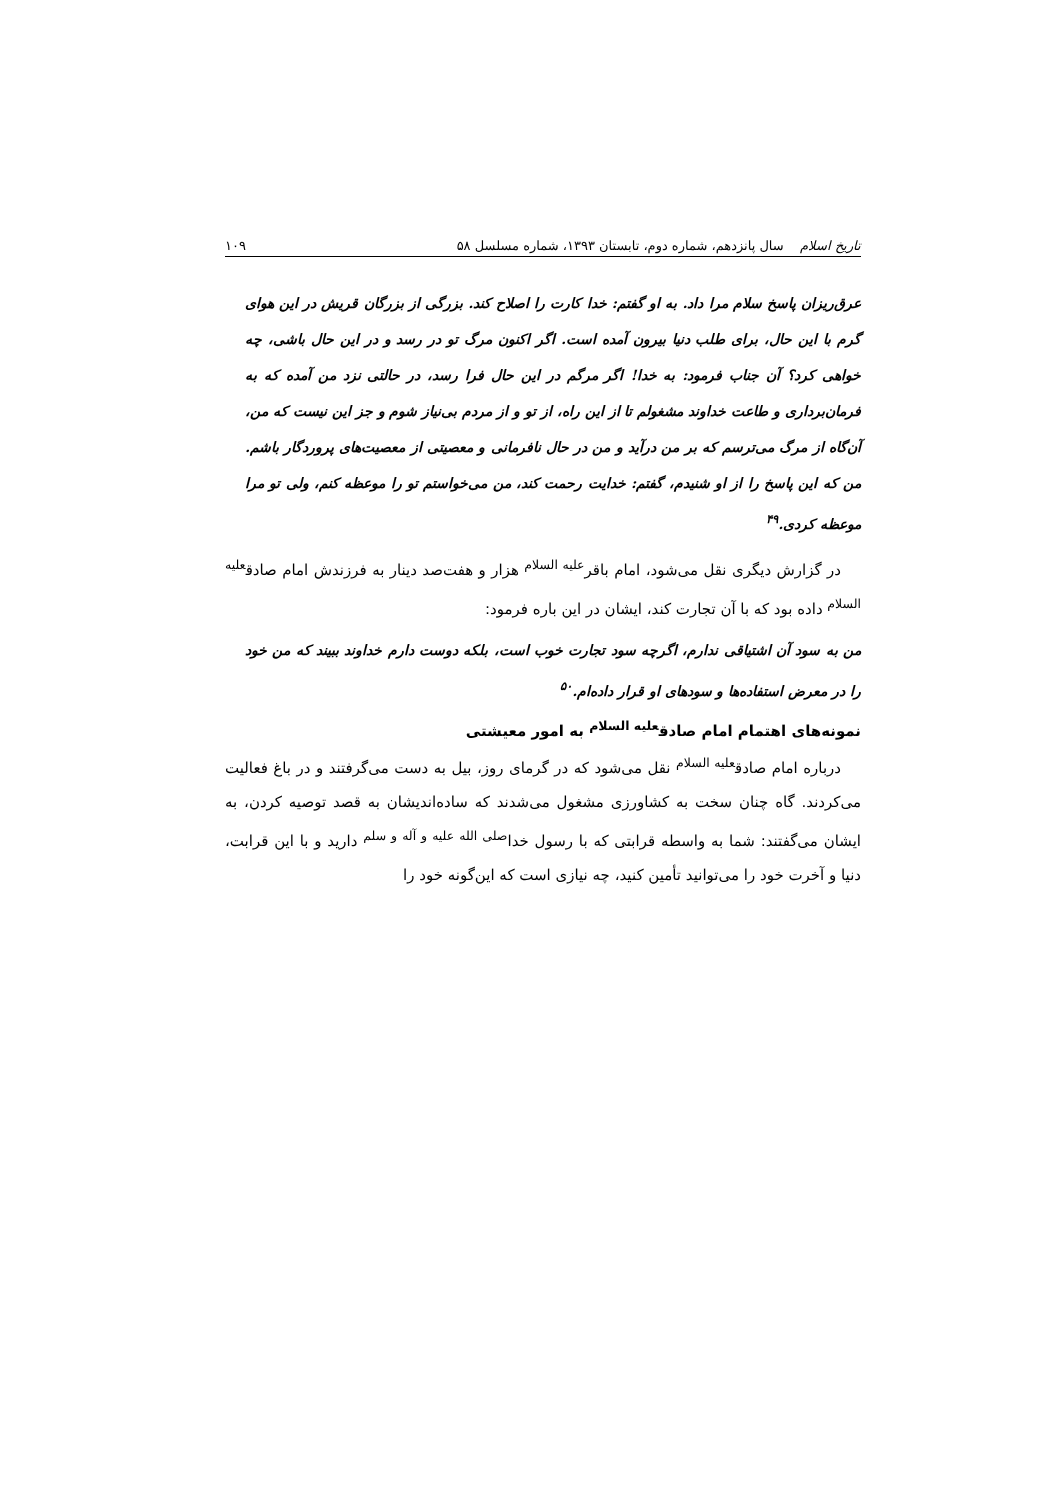تاریخ اسلام سال پانزدهم، شماره دوم، تابستان ۱۳۹۳، شماره مسلسل ۵۸
۱۰۹
عرق‌ریزان پاسخ سلام مرا داد. به او گفتم: خدا کارت را اصلاح کند. بزرگی از بزرگان قریش در این هوای گرم با این حال، برای طلب دنیا بیرون آمده است. اگر اکنون مرگ تو در رسد و در این حال باشی، چه خواهی کرد؟ آن جناب فرمود: به خدا! اگر مرگم در این حال فرا رسد، در حالتی نزد من آمده که به فرمان‌برداری و طاعت خداوند مشغولم تا از این راه، از تو و از مردم بی‌نیاز شوم و جز این نیست که من، آن‌گاه از مرگ می‌ترسم که بر من درآید و من در حال نافرمانی و معصیتی از معصیت‌های پروردگار باشم. من که این پاسخ را از او شنیدم، گفتم: خدایت رحمت کند، من می‌خواستم تو را موعظه کنم، ولی تو مرا موعظه کردی.<sup>۴۹</sup>
در گزارش دیگری نقل می‌شود، امام باقر<sup>علیه السلام</sup> هزار و هفت‌صد دینار به فرزندش امام صادق<sup>علیه السلام</sup> داده بود که با آن تجارت کند، ایشان در این باره فرمود:
من به سود آن اشتیاقی ندارم، اگرچه سود تجارت خوب است، بلکه دوست دارم خداوند ببیند که من خود را در معرض استفاده‌ها و سودهای او قرار داده‌ام.<sup>۵۰</sup>
نمونه‌های اهتمام امام صادق<sup>علیه السلام</sup> به امور معیشتی
درباره امام صادق<sup>علیه السلام</sup> نقل می‌شود که در گرمای روز، بیل به دست می‌گرفتند و در باغ فعالیت می‌کردند. گاه چنان سخت به کشاورزی مشغول می‌شدند که ساده‌اندیشان به قصد توصیه کردن، به ایشان می‌گفتند: شما به واسطه قرابتی که با رسول خدا<sup>صلی الله علیه و آله و سلم</sup> دارید و با این قرابت، دنیا و آخرت خود را می‌توانید تأمین کنید، چه نیازی است که این‌گونه خود را